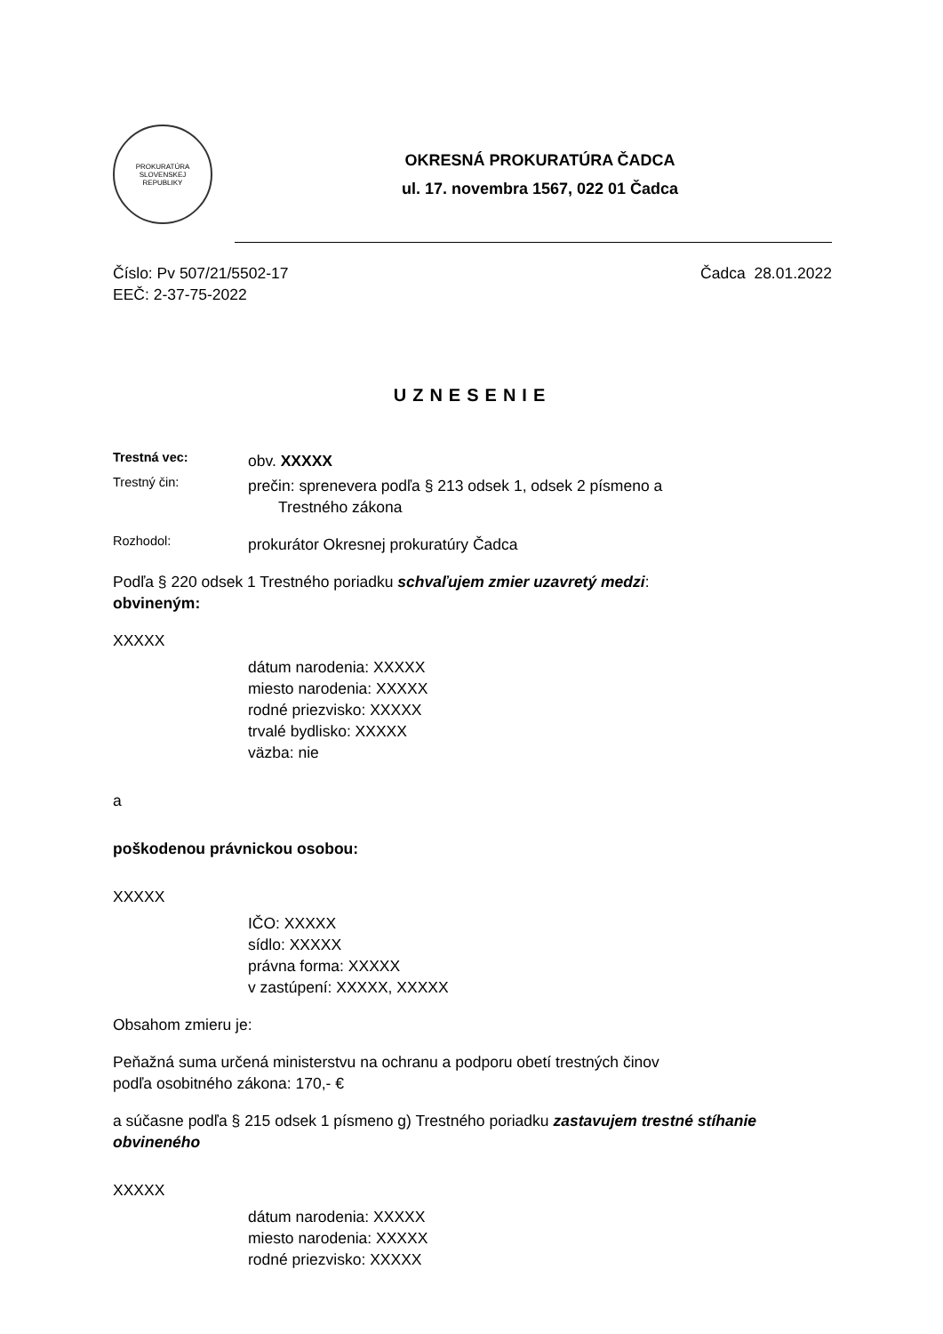PROKURATÚRA
SLOVENSKEJ
REPUBLIKY
OKRESNÁ PROKURATÚRA ČADCA
ul. 17. novembra 1567, 022 01 Čadca
Číslo: Pv 507/21/5502-17
EEČ: 2-37-75-2022
Čadca 28.01.2022
UZNESENIE
Trestná vec:
obv. XXXXX
Trestný čin:
prečin: sprenevera podľa § 213 odsek 1, odsek 2 písmeno a
Trestného zákona
Rozhodol:
prokurátor Okresnej prokuratúry Čadca
Podľa § 220 odsek 1 Trestného poriadku schvaľujem zmier uzavretý medzi:
obvineným:
XXXXX
dátum narodenia: XXXXX
miesto narodenia: XXXXX
rodné priezvisko: XXXXX
trvalé bydlisko: XXXXX
väzba: nie
a
poškodenou právnickou osobou:
XXXXX
IČO: XXXXX
sídlo: XXXXX
právna forma: XXXXX
v zastúpení: XXXXX, XXXXX
Obsahom zmieru je:
Peňažná suma určená ministerstvu na ochranu a podporu obetí trestných činov
podľa osobitného zákona: 170,- €
a súčasne podľa § 215 odsek 1 písmeno g) Trestného poriadku zastavujem trestné stíhanie obvineného
XXXXX
dátum narodenia: XXXXX
miesto narodenia: XXXXX
rodné priezvisko: XXXXX